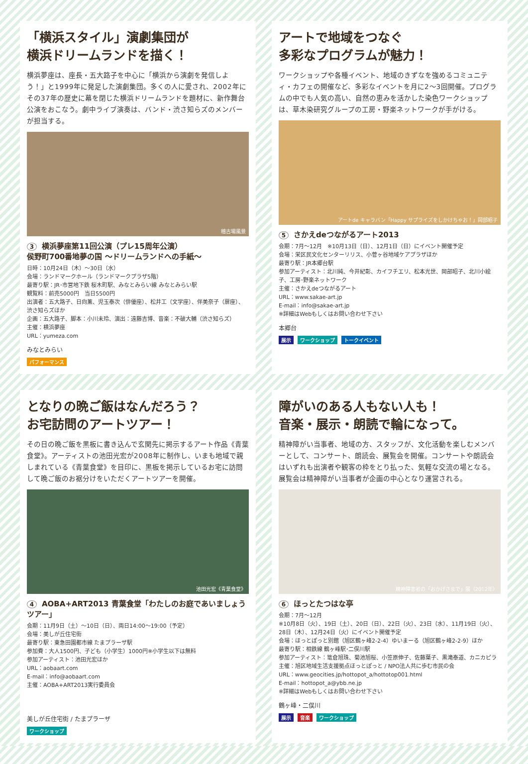「横浜スタイル」演劇集団が
横浜ドリームランドを描く！
横浜夢座は、座長・五大路子を中心に「横浜から演劇を発信しよう！」と1999年に発足した演劇集団。多くの人に愛され、2002年にその37年の歴史に幕を閉じた横浜ドリームランドを題材に、新作舞台公演をおこなう。劇中ライブ演奏は、バンド・渋さ知らズのメンバーが担当する。
稽古場風景
3 横浜夢座第11回公演（プレ15周年公演）
侯野町700番地夢の国 〜ドリームランドへの手紙〜
日時：10月24日（木）〜30日（水）
会場：ランドマークホール（ランドマークプラザ5階）
最寄り駅：JR･市営地下鉄 桜木町駅、みなとみらい線 みなとみらい駅
観覧料：前売5000円　当日5500円
出演者：五大路子、日向薫、児玉泰次（俳優座）、松井工（文学座）、伴美奈子（扉座）、渋さ知らズほか
企画：五大路子、脚本：小川未玲、演出：遠藤吉博、音楽：不破大輔（渋さ知らズ）
主催：横浜夢座
URL：yumeza.com
みなとみらい
パフォーマンス
アートで地域をつなぐ
多彩なプログラムが魅力！
ワークショップや各種イベント、地域のきずなを強めるコミュニティ・カフェの開催など、多彩なイベントを月に2〜3回開催。プログラムの中でも人気の高い、自然の恵みを活かした染色ワークショップは、草木染研究グループの工房・野楽ネットワークが手がける。
アートde キャラバン「Happy サプライズをしかけちゃお！」岡部昭子
5 さかえdeつながるアート2013
会期：7月〜12月　※10月13日（日）、12月1日（日）にイベント開催予定
会場：栄区民文化センターリリス、小菅ヶ谷地域ケアプラザほか
最寄り駅：JR本郷台駅
参加アーティスト：北川純、今井紀彰、カイフチエリ、松本光世、岡部昭子、北川小絵子、工房･野楽ネットワーク
主催：さかえdeつながるアート
URL：www.sakae-art.jp
E-mail：info@sakae-art.jp
※詳細はWebもしくはお問い合わせ下さい
本郷台
展示 ワークショップ トークイベント
となりの晩ご飯はなんだろう？
お宅訪問のアートツアー！
その日の晩ご飯を黒板に書き込んで玄関先に掲示するアート作品《青葉食堂》。アーティストの池田光宏が2008年に制作し、いまも地域で親しまれている《青葉食堂》を目印に、黒板を掲示しているお宅に訪問して晩ご飯のお裾分けをいただくアートツアーを開催。
池田光宏《青葉食堂》
4 AOBA+ART2013 青葉食堂「わたしのお庭であいましょうツアー」
会期：11月9日（土）〜10日（日）、両日14:00〜19:00（予定）
会場：美しが丘住宅街
最寄り駅：東急田園都市線 たまプラーザ駅
参加費：大人1500円、子ども（小学生）1000円※小学生以下は無料
参加アーティスト：池田光宏ほか
URL：aobaart.com
E-mail：info@aobaart.com
主催：AOBA+ART2013実行委員会
美しが丘住宅街 / たまプラーザ
ワークショップ
障がいのある人もない人も！
音楽・展示・朗読で輪になって。
精神障がい当事者、地域の方、スタッフが、文化活動を楽しむメンバーとして、コンサート、朗読会、展覧会を開催。コンサートや朗読会はいずれも出演者や観客の枠をとり払った、気軽な交流の場となる。展覧会は精神障がい当事者が企画の中心となり運営される。
精神障害者の「おかげさまで」展（2012年）
6 ほっとたつはな亭
会期：7月〜12月
※10月8日（火）、19日（土）、20日（日）、22日（火）、23日（水）、11月19日（火）、28日（木）、12月24日（火）にイベント開催予定
会場：ほっとぽっと別館（旭区鶴ヶ峰2-2-4）ゆいまーる（旭区鶴ヶ峰2-2-9）ほか
最寄り駅：相鉄線 鶴ヶ峰駅･二俣川駅
参加アーティスト：篭倉旭珠、菊池旭桜、小笠原伸子、佐藤葉子、黒滝泰道、カニカピラ
主催：旭区地域生活支援拠点ほっとぽっと / NPO法人共に歩む市民の会
URL：www.geocities.jp/hottopot_a/hottotop001.html
E-mail：hottopot_a@ybb.ne.jp
※詳細はWebもしくはお問い合わせ下さい
鶴ヶ峰・二俣川
展示 音楽 ワークショップ